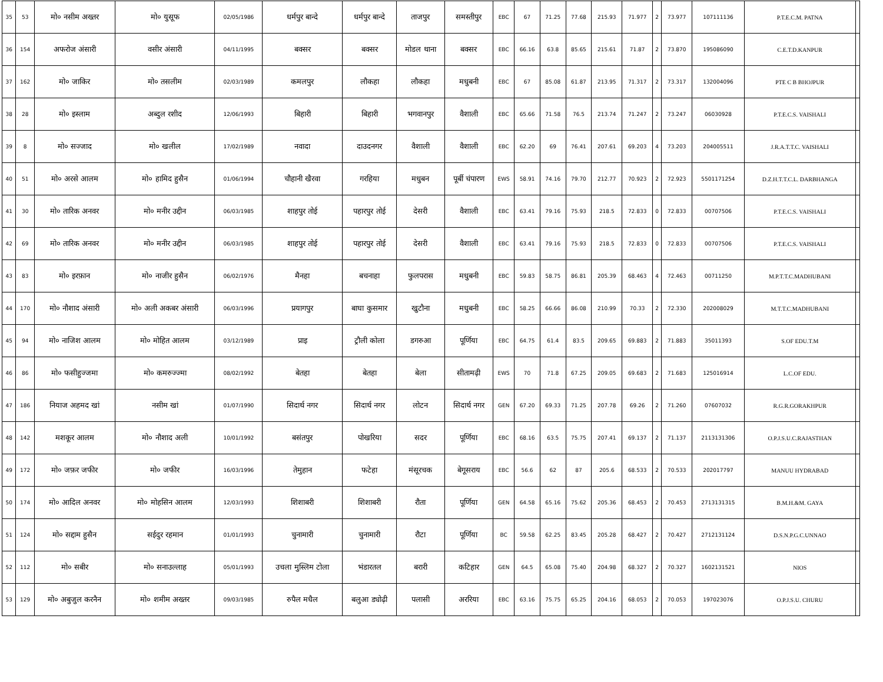| 35 | 53 | मो० नसीम अख्तर | मो० युसूफ | 02/05/1986 | धर्मपुर बान्दे | धर्मपुर बान्दे | ताजपुर | समस्तीपुर | EBC | 67 | 71.25 | 77.68 | 215.93 | 71.977 | 2 | 73.977 | 107111136 | P.T.E.C.M. PATNA | |
| 36 | 154 | अफरोज अंसारी | वसीर अंसारी | 04/11/1995 | बक्सर | बक्सर | मोडल थाना | बक्सर | EBC | 66.16 | 63.8 | 85.65 | 215.61 | 71.87 | 2 | 73.870 | 195086090 | C.E.T.D.KANPUR | |
| 37 | 162 | मो० जाकिर | मो० तसलीम | 02/03/1989 | कमलपुर | लौकहा | लौकहा | मधुबनी | EBC | 67 | 85.08 | 61.87 | 213.95 | 71.317 | 2 | 73.317 | 132004096 | PTE C B BHOJPUR | |
| 38 | 28 | मो० इस्लाम | अब्दुल रशीद | 12/06/1993 | बिहारी | बिहारी | भगवानपुर | वैशाली | EBC | 65.66 | 71.58 | 76.5 | 213.74 | 71.247 | 2 | 73.247 | 06030928 | P.T.E.C.S. VAISHALI | |
| 39 | 8 | मो० सज्जाद | मो० खलील | 17/02/1989 | नवादा | दाउदनगर | वैशाली | वैशाली | EBC | 62.20 | 69 | 76.41 | 207.61 | 69.203 | 4 | 73.203 | 204005511 | J.R.A.T.T.C. VAISHALI | |
| 40 | 51 | मो० अरसे आलम | मो० हामिद हुसैन | 01/06/1994 | चौहानी खैरवा | गरहिया | मधुबन | पूर्बी चंपारण | EWS | 58.91 | 74.16 | 79.70 | 212.77 | 70.923 | 2 | 72.923 | 5501171254 | D.Z.H.T.T.C.L. DARBHANGA | |
| 41 | 30 | मो० तारिक अनवर | मो० मनीर उद्दीन | 06/03/1985 | शाहपुर तोई | पहारपुर तोई | देसरी | वैशाली | EBC | 63.41 | 79.16 | 75.93 | 218.5 | 72.833 | 0 | 72.833 | 00707506 | P.T.E.C.S. VAISHALI | |
| 42 | 69 | मो० तारिक अनवर | मो० मनीर उद्दीन | 06/03/1985 | शाहपुर तोई | पहारपुर तोई | देसरी | वैशाली | EBC | 63.41 | 79.16 | 75.93 | 218.5 | 72.833 | 0 | 72.833 | 00707506 | P.T.E.C.S. VAISHALI | |
| 43 | 83 | मो० इरफ़ान | मो० नाजीर हुसैन | 06/02/1976 | मैनहा | बचनाहा | फुलपरास | मधुबनी | EBC | 59.83 | 58.75 | 86.81 | 205.39 | 68.463 | 4 | 72.463 | 00711250 | M.P.T.T.C.MADHUBANI | |
| 44 | 170 | मो० नौशाद अंसारी | मो० अली अकबर अंसारी | 06/03/1996 | प्रयागपुर | बाघा कुसमार | खुटौना | मधुबनी | EBC | 58.25 | 66.66 | 86.08 | 210.99 | 70.33 | 2 | 72.330 | 202008029 | M.T.T.C.MADHUBANI | |
| 45 | 94 | मो० नाजिश आलम | मो० मोहित आलम | 03/12/1989 | प्राइ | ट्रौली कोला | डगरुआ | पूर्णिया | EBC | 64.75 | 61.4 | 83.5 | 209.65 | 69.883 | 2 | 71.883 | 35011393 | S.OF EDU.T.M | |
| 46 | 86 | मो० फसीहुज्जमा | मो० कमरुज्ज्मा | 08/02/1992 | बेतहा | बेतहा | बेला | सीतामढ़ी | EWS | 70 | 71.8 | 67.25 | 209.05 | 69.683 | 2 | 71.683 | 125016914 | L.C.OF EDU. | |
| 47 | 186 | नियाज अहमद खां | नसीम खां | 01/07/1990 | सिदार्थ नगर | सिदार्थ नगर | लोटन | सिदार्थ नगर | GEN | 67.20 | 69.33 | 71.25 | 207.78 | 69.26 | 2 | 71.260 | 07607032 | R.G.R.GORAKHPUR | |
| 48 | 142 | मशकूर आलम | मो० नौशाद अली | 10/01/1992 | बसंतपुर | पोखरिया | सदर | पूर्णिया | EBC | 68.16 | 63.5 | 75.75 | 207.41 | 69.137 | 2 | 71.137 | 2113131306 | O.P.J.S.U.C.RAJASTHAN | |
| 49 | 172 | मो० जफ़र जफीर | मो० जफीर | 16/03/1996 | तेमुहान | फटेहा | मंसूरचक | बेगूसराय | EBC | 56.6 | 62 | 87 | 205.6 | 68.533 | 2 | 70.533 | 202017797 | MANUU HYDRABAD | |
| 50 | 174 | मो० आदिल अनवर | मो० मोहसिन आलम | 12/03/1993 | शिशाबरी | शिशाबरी | रौता | पूर्णिया | GEN | 64.58 | 65.16 | 75.62 | 205.36 | 68.453 | 2 | 70.453 | 2713131315 | B.M.H.&M. GAYA | |
| 51 | 124 | मो० सद्दाम हुसैन | सईदुर रहमान | 01/01/1993 | चुनामारी | चुनामारी | रौटा | पूर्णिया | BC | 59.58 | 62.25 | 83.45 | 205.28 | 68.427 | 2 | 70.427 | 2712131124 | D.S.N.P.G.C.UNNAO | |
| 52 | 112 | मो० सबीर | मो० सनाउल्लाह | 05/01/1993 | उचला मुस्लिम टोला | भंडारतल | बरारी | कटिहार | GEN | 64.5 | 65.08 | 75.40 | 204.98 | 68.327 | 2 | 70.327 | 1602131521 | NIOS | |
| 53 | 129 | मो० अबुजुल करनैन | मो० शमीम अख्तर | 09/03/1985 | रुपैल मधैल | बलुआ ड्योढ़ी | पलासी | अररिया | EBC | 63.16 | 75.75 | 65.25 | 204.16 | 68.053 | 2 | 70.053 | 197023076 | O.P.J.S.U. CHURU | |